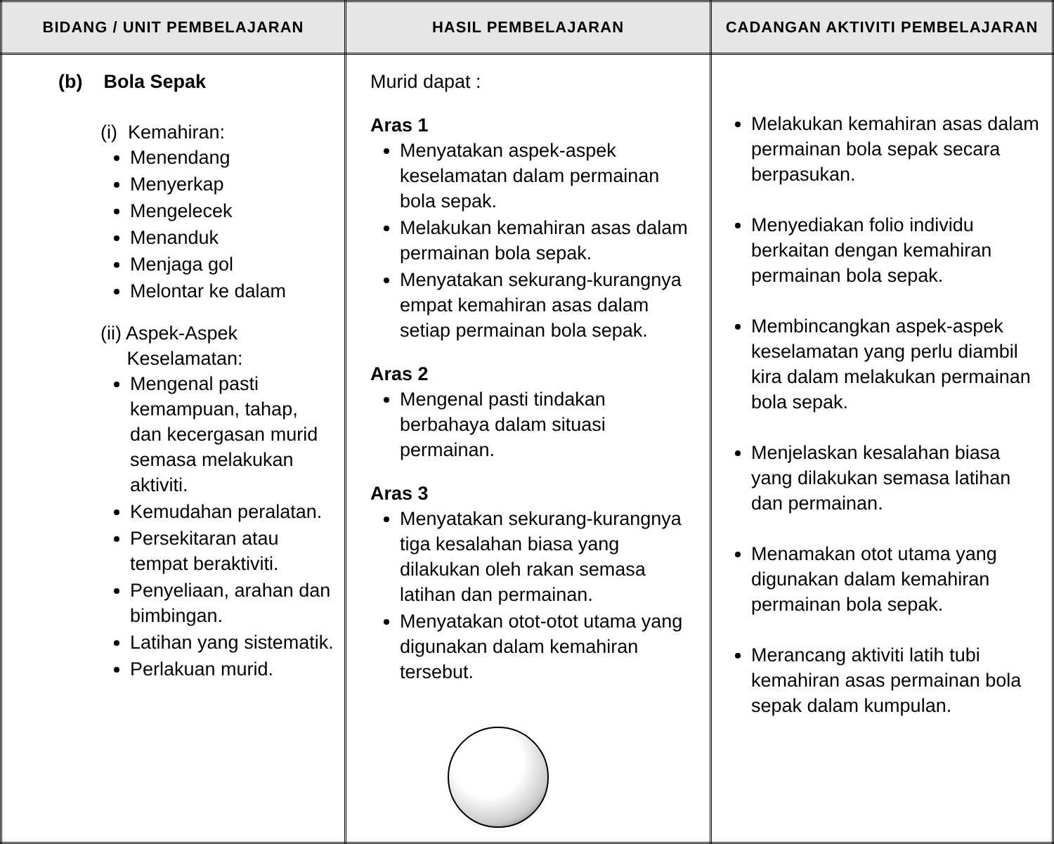| BIDANG / UNIT PEMBELAJARAN | HASIL PEMBELAJARAN | CADANGAN AKTIVITI PEMBELAJARAN |
| --- | --- | --- |
| (b) Bola Sepak (i) Kemahiran: Menendang Menyerkap Mengelecek Menanduk Menjaga gol Melontar ke dalam (ii) Aspek-Aspek Keselamatan: Mengenal pasti kemampuan, tahap, dan kecergasan murid semasa melakukan aktiviti. Kemudahan peralatan. Persekitaran atau tempat beraktiviti. Penyeliaan, arahan dan bimbingan. Latihan yang sistematik. Perlakuan murid. | Murid dapat : Aras 1 Menyatakan aspek-aspek keselamatan dalam permainan bola sepak. Melakukan kemahiran asas dalam permainan bola sepak. Menyatakan sekurang-kurangnya empat kemahiran asas dalam setiap permainan bola sepak. Aras 2 Mengenal pasti tindakan berbahaya dalam situasi permainan. Aras 3 Menyatakan sekurang-kurangnya tiga kesalahan biasa yang dilakukan oleh rakan semasa latihan dan permainan. Menyatakan otot-otot utama yang digunakan dalam kemahiran tersebut. | Melakukan kemahiran asas dalam permainan bola sepak secara berpasukan. Menyediakan folio individu berkaitan dengan kemahiran permainan bola sepak. Membincangkan aspek-aspek keselamatan yang perlu diambil kira dalam melakukan permainan bola sepak. Menjelaskan kesalahan biasa yang dilakukan semasa latihan dan permainan. Menamakan otot utama yang digunakan dalam kemahiran permainan bola sepak. Merancang aktiviti latih tubi kemahiran asas permainan bola sepak dalam kumpulan. |